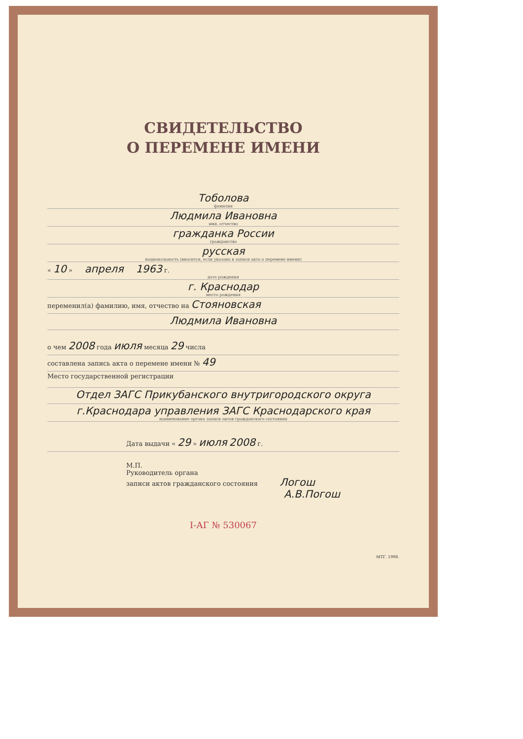СВИДЕТЕЛЬСТВО
О ПЕРЕМЕНЕ ИМЕНИ
Тоболова
фамилия
Людмила Ивановна
имя, отчество
гражданка России
гражданство
русская
национальность (вносится, если указана в записи акта о перемене имени)
« 10 » апреля 1963 г.
дата рождения
г. Краснодар
место рождения
переменил(а) фамилию, имя, отчество на Стояновская
Людмила Ивановна
о чем 2008 года июля месяца 29 числа
составлена запись акта о перемене имени № 49
Место государственной регистрации
Отдел ЗАГС Прикубанского внутригородского округа
г.Краснодара управления ЗАГС Краснодарского края
наименование органа записи актов гражданского состояния
Дата выдачи « 29 » июля 2008 г.
М.П.
Руководитель органа
записи актов гражданского состояния Логош
А.В.Погош
I-АГ № 530067
МТГ. 1998.